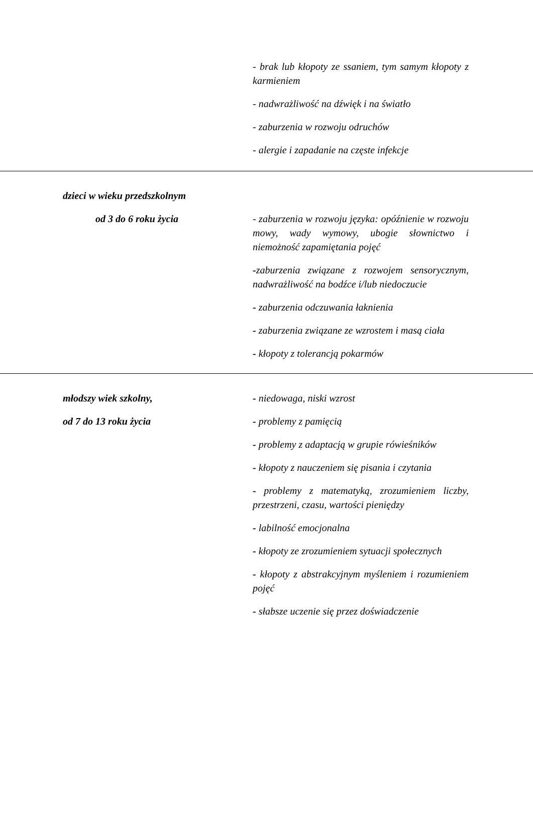| | - brak lub kłopoty ze ssaniem, tym samym kłopoty z karmieniem - nadwrażliwość na dźwięk i na światło - zaburzenia w rozwoju odruchów - alergie i zapadanie na częste infekcje |
| dzieci w wieku przedszkolnym od 3 do 6 roku życia | - zaburzenia w rozwoju języka: opóźnienie w rozwoju mowy, wady wymowy, ubogie słownictwo i niemożność zapamiętania pojęć - zaburzenia związane z rozwojem sensorycznym, nadwrażliwość na bodźce i/lub niedoczucie - zaburzenia odczuwania łaknienia - zaburzenia związane ze wzrostem i masą ciała - kłopoty z tolerancją pokarmów |
| młodszy wiek szkolny, od 7 do 13 roku życia | - niedowaga, niski wzrost - problemy z pamięcią - problemy z adaptacją w grupie rówieśników - kłopoty z nauczeniem się pisania i czytania - problemy z matematyką, zrozumieniem liczby, przestrzeni, czasu, wartości pieniędzy - labilność emocjonalna - kłopoty ze zrozumieniem sytuacji społecznych - kłopoty z abstrakcyjnym myśleniem i rozumieniem pojęć - słabsze uczenie się przez doświadczenie |